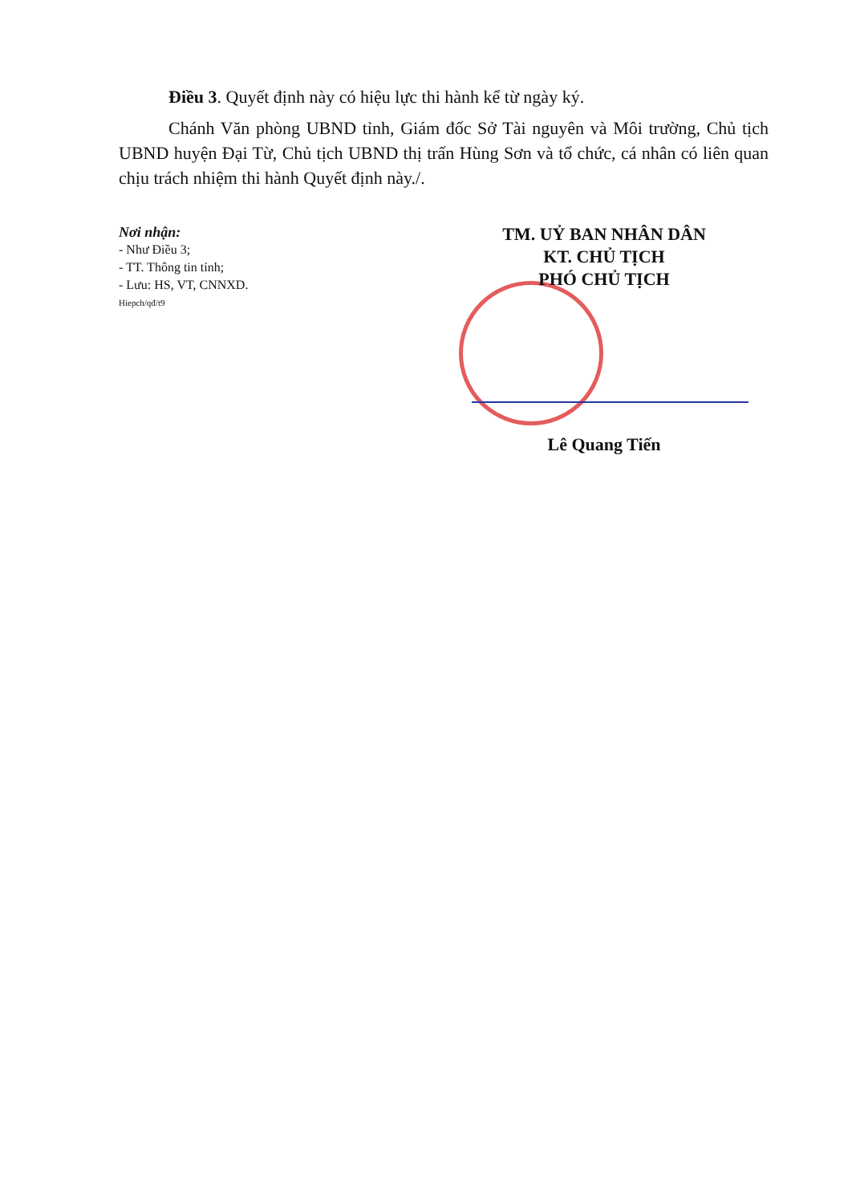Điều 3. Quyết định này có hiệu lực thi hành kể từ ngày ký.
Chánh Văn phòng UBND tỉnh, Giám đốc Sở Tài nguyên và Môi trường, Chủ tịch UBND huyện Đại Từ, Chủ tịch UBND thị trấn Hùng Sơn và tổ chức, cá nhân có liên quan chịu trách nhiệm thi hành Quyết định này./.
Nơi nhận:
- Như Điều 3;
- TT. Thông tin tỉnh;
- Lưu: HS, VT, CNNXD.
Hiepch/qđ/t9
TM. UỶ BAN NHÂN DÂN
KT. CHỦ TỊCH
PHÓ CHỦ TỊCH
Lê Quang Tiến